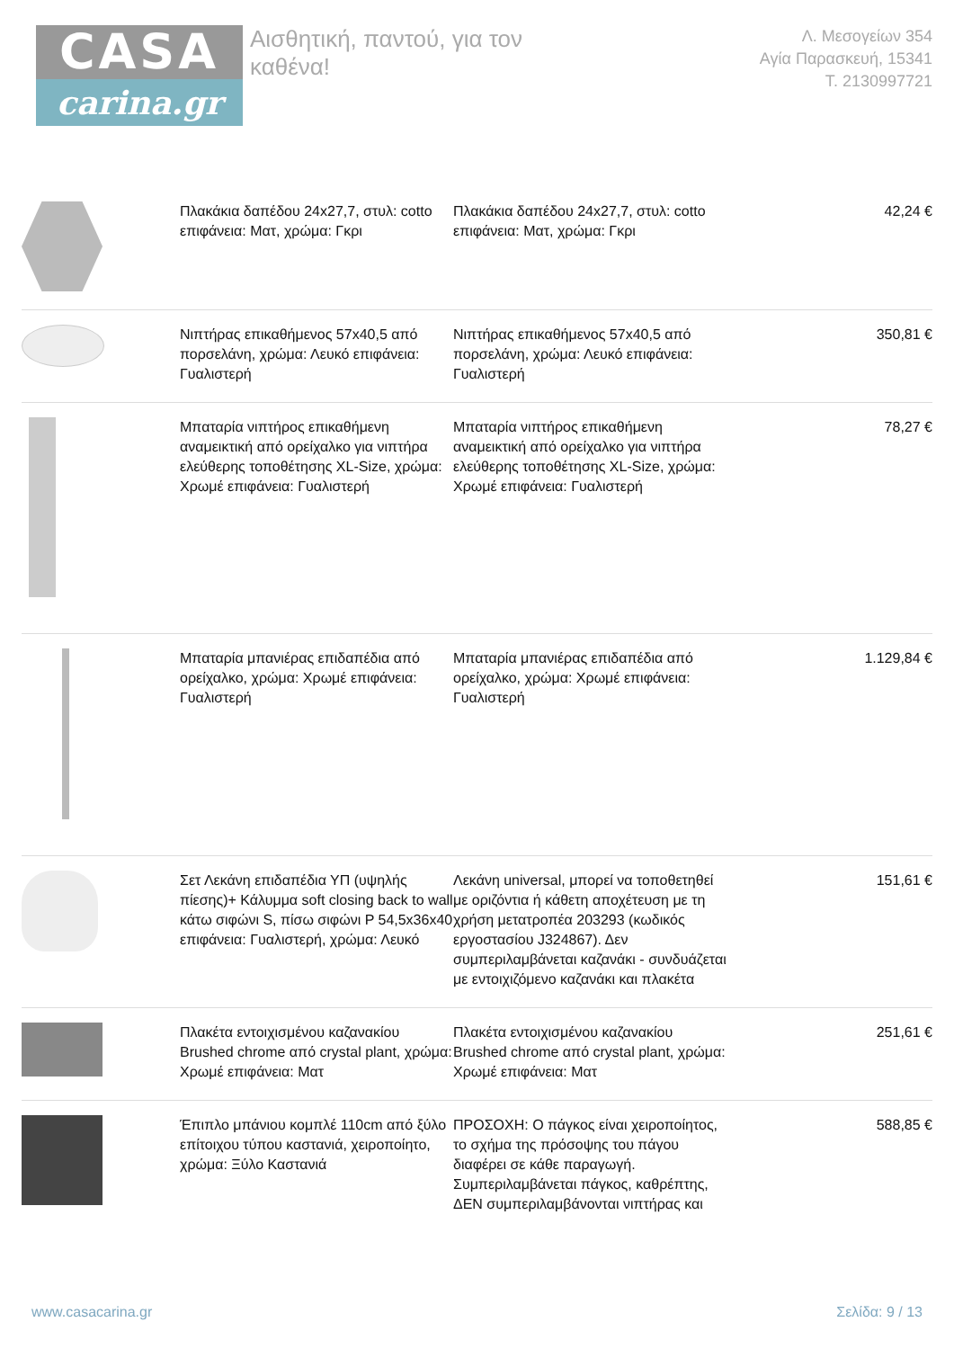CASA
carina.gr
Αισθητική, παντού, για τον καθένα!
Λ. Μεσογείων 354
Αγία Παρασκευή, 15341
Τ. 2130997721
| | Πλακάκια δαπέδου 24x27,7, στυλ: cotto επιφάνεια: Ματ, χρώμα: Γκρι | Πλακάκια δαπέδου 24x27,7, στυλ: cotto επιφάνεια: Ματ, χρώμα: Γκρι | 42,24 € |
| | Νιπτήρας επικαθήμενος 57x40,5 από πορσελάνη, χρώμα: Λευκό επιφάνεια: Γυαλιστερή | Νιπτήρας επικαθήμενος 57x40,5 από πορσελάνη, χρώμα: Λευκό επιφάνεια: Γυαλιστερή | 350,81 € |
| | Μπαταρία νιπτήρος επικαθήμενη αναμεικτική από ορείχαλκο για νιπτήρα ελεύθερης τοποθέτησης XL-Size, χρώμα: Χρωμέ επιφάνεια: Γυαλιστερή | Μπαταρία νιπτήρος επικαθήμενη αναμεικτική από ορείχαλκο για νιπτήρα ελεύθερης τοποθέτησης XL-Size, χρώμα: Χρωμέ επιφάνεια: Γυαλιστερή | 78,27 € |
| | Μπαταρία μπανιέρας επιδαπέδια από ορείχαλκο, χρώμα: Χρωμέ επιφάνεια: Γυαλιστερή | Μπαταρία μπανιέρας επιδαπέδια από ορείχαλκο, χρώμα: Χρωμέ επιφάνεια: Γυαλιστερή | 1.129,84 € |
| | Σετ Λεκάνη επιδαπέδια ΥΠ (υψηλής πίεσης)+ Κάλυμμα soft closing back to wall κάτω σιφώνι S, πίσω σιφώνι P 54,5x36x40 επιφάνεια: Γυαλιστερή, χρώμα: Λευκό | Λεκάνη universal, μπορεί να τοποθετηθεί με οριζόντια ή κάθετη αποχέτευση με τη χρήση μετατροπέα 203293 (κωδικός εργοστασίου J324867). Δεν συμπεριλαμβάνεται καζανάκι - συνδυάζεται με εντοιχιζόμενο καζανάκι και πλακέτα | 151,61 € |
| | Πλακέτα εντοιχισμένου καζανακίου Brushed chrome από crystal plant, χρώμα: Χρωμέ επιφάνεια: Ματ | Πλακέτα εντοιχισμένου καζανακίου Brushed chrome από crystal plant, χρώμα: Χρωμέ επιφάνεια: Ματ | 251,61 € |
| | Έπιπλο μπάνιου κομπλέ 110cm από ξύλο επίτοιχου τύπου καστανιά, χειροποίητο, χρώμα: Ξύλο Καστανιά | ΠΡΟΣΟΧΗ: Ο πάγκος είναι χειροποίητος, το σχήμα της πρόσοψης του πάγου διαφέρει σε κάθε παραγωγή. Συμπεριλαμβάνεται πάγκος, καθρέπτης, ΔΕΝ συμπεριλαμβάνονται νιπτήρας και | 588,85 € |
www.casacarina.gr Σελίδα: 9 / 13